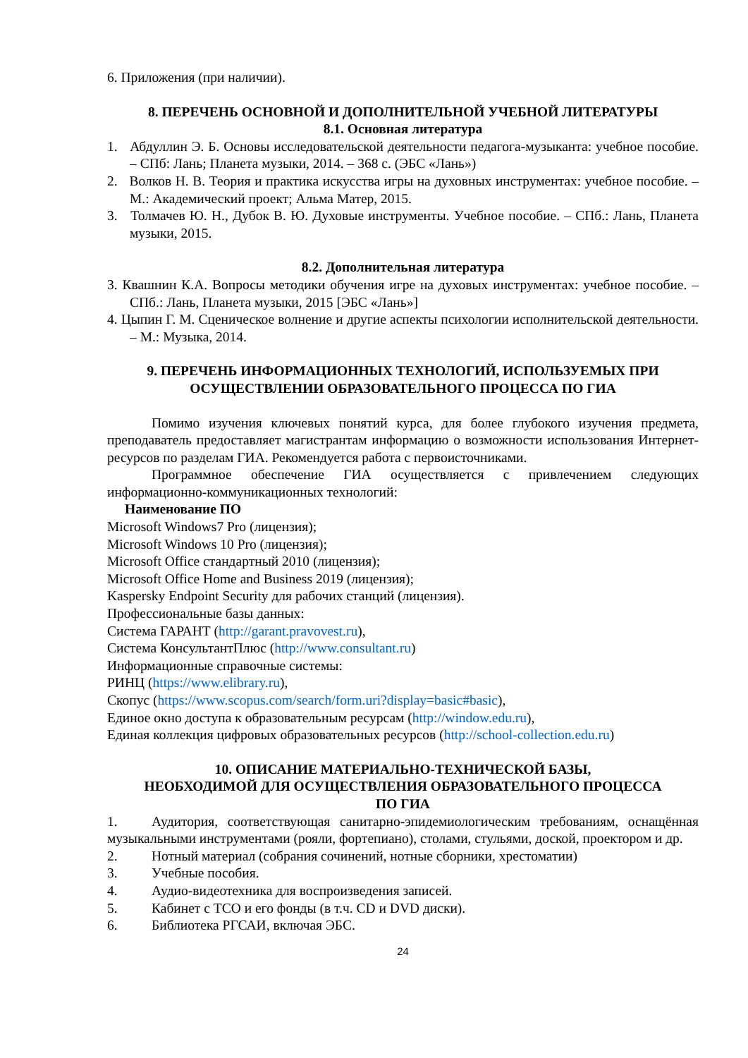6. Приложения (при наличии).
8. ПЕРЕЧЕНЬ ОСНОВНОЙ И ДОПОЛНИТЕЛЬНОЙ УЧЕБНОЙ ЛИТЕРАТУРЫ
8.1. Основная литература
1. Абдуллин Э. Б. Основы исследовательской деятельности педагога-музыканта: учебное пособие. – СПб: Лань; Планета музыки, 2014. – 368 с. (ЭБС «Лань»)
2. Волков Н. В. Теория и практика искусства игры на духовных инструментах: учебное пособие. – М.: Академический проект; Альма Матер, 2015.
3. Толмачев Ю. Н., Дубок В. Ю. Духовые инструменты. Учебное пособие. – СПб.: Лань, Планета музыки, 2015.
8.2. Дополнительная литература
3. Квашнин К.А. Вопросы методики обучения игре на духовых инструментах: учебное пособие. – СПб.: Лань, Планета музыки, 2015 [ЭБС «Лань»]
4. Цыпин Г. М. Сценическое волнение и другие аспекты психологии исполнительской деятельности. – М.: Музыка, 2014.
9. ПЕРЕЧЕНЬ ИНФОРМАЦИОННЫХ ТЕХНОЛОГИЙ, ИСПОЛЬЗУЕМЫХ ПРИ ОСУЩЕСТВЛЕНИИ ОБРАЗОВАТЕЛЬНОГО ПРОЦЕССА ПО ГИА
Помимо изучения ключевых понятий курса, для более глубокого изучения предмета, преподаватель предоставляет магистрантам информацию о возможности использования Интернет-ресурсов по разделам ГИА. Рекомендуется работа с первоисточниками.
Программное обеспечение ГИА осуществляется с привлечением следующих информационно-коммуникационных технологий:
Наименование ПО
Microsoft Windows7 Pro (лицензия);
Microsoft Windows 10 Pro (лицензия);
Microsoft Office стандартный 2010 (лицензия);
Microsoft Office Home and Business 2019 (лицензия);
Kaspersky Endpoint Security для рабочих станций (лицензия).
Профессиональные базы данных:
Система ГАРАНТ (http://garant.pravovest.ru),
Система КонсультантПлюс (http://www.consultant.ru)
Информационные справочные системы:
РИНЦ (https://www.elibrary.ru),
Скопус (https://www.scopus.com/search/form.uri?display=basic#basic),
Единое окно доступа к образовательным ресурсам (http://window.edu.ru),
Единая коллекция цифровых образовательных ресурсов (http://school-collection.edu.ru)
10. ОПИСАНИЕ МАТЕРИАЛЬНО-ТЕХНИЧЕСКОЙ БАЗЫ,
НЕОБХОДИМОЙ ДЛЯ ОСУЩЕСТВЛЕНИЯ ОБРАЗОВАТЕЛЬНОГО ПРОЦЕССА
ПО ГИА
1. Аудитория, соответствующая санитарно-эпидемиологическим требованиям, оснащённая музыкальными инструментами (рояли, фортепиано), столами, стульями, доской, проектором и др.
2. Нотный материал (собрания сочинений, нотные сборники, хрестоматии)
3. Учебные пособия.
4. Аудио-видеотехника для воспроизведения записей.
5. Кабинет с ТСО и его фонды (в т.ч. CD и DVD диски).
6. Библиотека РГСАИ, включая ЭБС.
24